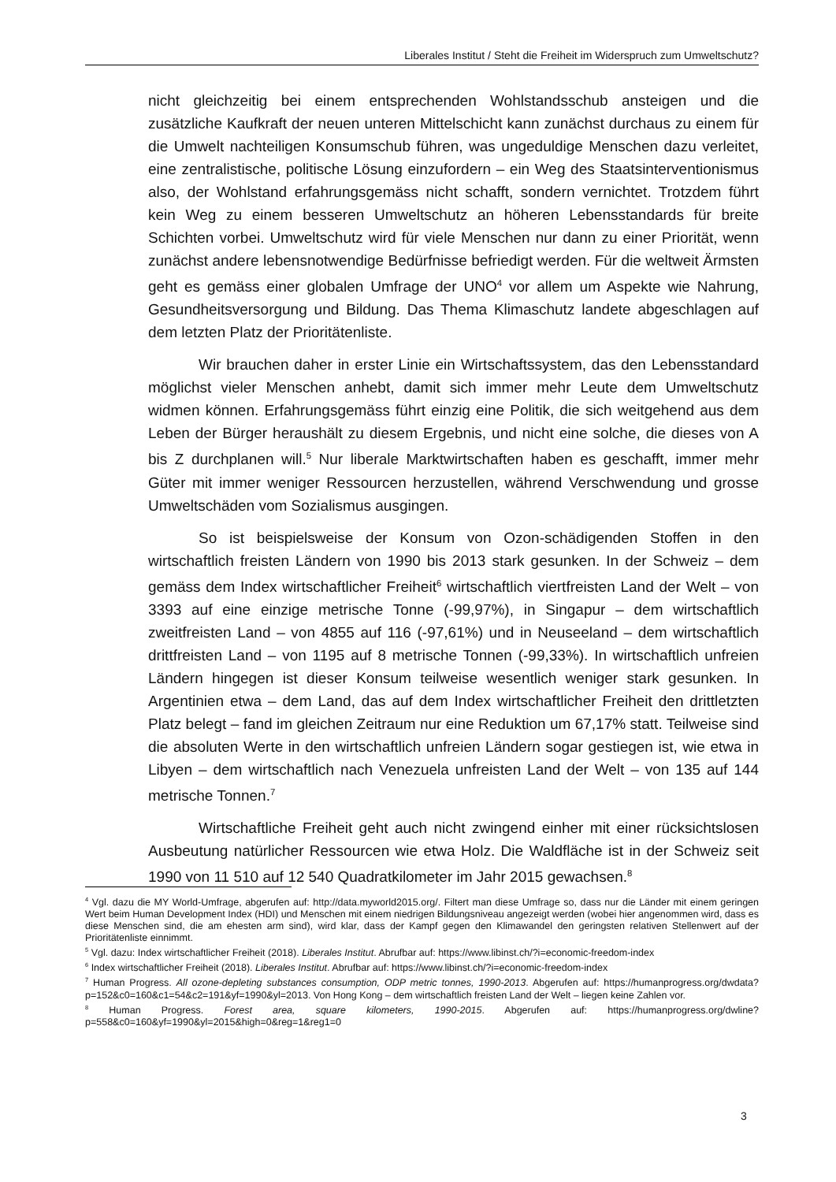Liberales Institut / Steht die Freiheit im Widerspruch zum Umweltschutz?
nicht gleichzeitig bei einem entsprechenden Wohlstandsschub ansteigen und die zusätzliche Kaufkraft der neuen unteren Mittelschicht kann zunächst durchaus zu einem für die Umwelt nachteiligen Konsumschub führen, was ungeduldige Menschen dazu verleitet, eine zentralistische, politische Lösung einzufordern – ein Weg des Staatsinterventionismus also, der Wohlstand erfahrungsgemäss nicht schafft, sondern vernichtet. Trotzdem führt kein Weg zu einem besseren Umweltschutz an höheren Lebensstandards für breite Schichten vorbei. Umweltschutz wird für viele Menschen nur dann zu einer Priorität, wenn zunächst andere lebensnotwendige Bedürfnisse befriedigt werden. Für die weltweit Ärmsten geht es gemäss einer globalen Umfrage der UNO<sup>4</sup> vor allem um Aspekte wie Nahrung, Gesundheitsversorgung und Bildung. Das Thema Klimaschutz landete abgeschlagen auf dem letzten Platz der Prioritätenliste.
Wir brauchen daher in erster Linie ein Wirtschaftssystem, das den Lebensstandard möglichst vieler Menschen anhebt, damit sich immer mehr Leute dem Umweltschutz widmen können. Erfahrungsgemäss führt einzig eine Politik, die sich weitgehend aus dem Leben der Bürger heraushält zu diesem Ergebnis, und nicht eine solche, die dieses von A bis Z durchplanen will.<sup>5</sup> Nur liberale Marktwirtschaften haben es geschafft, immer mehr Güter mit immer weniger Ressourcen herzustellen, während Verschwendung und grosse Umweltschäden vom Sozialismus ausgingen.
So ist beispielsweise der Konsum von Ozon-schädigenden Stoffen in den wirtschaftlich freisten Ländern von 1990 bis 2013 stark gesunken. In der Schweiz – dem gemäss dem Index wirtschaftlicher Freiheit<sup>6</sup> wirtschaftlich viertfreisten Land der Welt – von 3393 auf eine einzige metrische Tonne (-99,97%), in Singapur – dem wirtschaftlich zweitfreisten Land – von 4855 auf 116 (-97,61%) und in Neuseeland – dem wirtschaftlich drittfreisten Land – von 1195 auf 8 metrische Tonnen (-99,33%). In wirtschaftlich unfreien Ländern hingegen ist dieser Konsum teilweise wesentlich weniger stark gesunken. In Argentinien etwa – dem Land, das auf dem Index wirtschaftlicher Freiheit den drittletzten Platz belegt – fand im gleichen Zeitraum nur eine Reduktion um 67,17% statt. Teilweise sind die absoluten Werte in den wirtschaftlich unfreien Ländern sogar gestiegen ist, wie etwa in Libyen – dem wirtschaftlich nach Venezuela unfreisten Land der Welt – von 135 auf 144 metrische Tonnen.<sup>7</sup>
Wirtschaftliche Freiheit geht auch nicht zwingend einher mit einer rücksichtslosen Ausbeutung natürlicher Ressourcen wie etwa Holz. Die Waldfläche ist in der Schweiz seit 1990 von 11 510 auf 12 540 Quadratkilometer im Jahr 2015 gewachsen.<sup>8</sup>
<sup>4</sup> Vgl. dazu die MY World-Umfrage, abgerufen auf: http://data.myworld2015.org/. Filtert man diese Umfrage so, dass nur die Länder mit einem geringen Wert beim Human Development Index (HDI) und Menschen mit einem niedrigen Bildungsniveau angezeigt werden (wobei hier angenommen wird, dass es diese Menschen sind, die am ehesten arm sind), wird klar, dass der Kampf gegen den Klimawandel den geringsten relativen Stellenwert auf der Prioritätenliste einnimmt.
<sup>5</sup> Vgl. dazu: Index wirtschaftlicher Freiheit (2018). Liberales Institut. Abrufbar auf: https://www.libinst.ch/?i=economic-freedom-index
<sup>6</sup> Index wirtschaftlicher Freiheit (2018). Liberales Institut. Abrufbar auf: https://www.libinst.ch/?i=economic-freedom-index
<sup>7</sup> Human Progress. All ozone-depleting substances consumption, ODP metric tonnes, 1990-2013. Abgerufen auf: https://humanprogress.org/dwdata?p=152&c0=160&c1=54&c2=191&yf=1990&yl=2013. Von Hong Kong – dem wirtschaftlich freisten Land der Welt – liegen keine Zahlen vor.
<sup>8</sup> Human Progress. Forest area, square kilometers, 1990-2015. Abgerufen auf: https://humanprogress.org/dwline?p=558&c0=160&yf=1990&yl=2015&high=0&reg=1&reg1=0
3